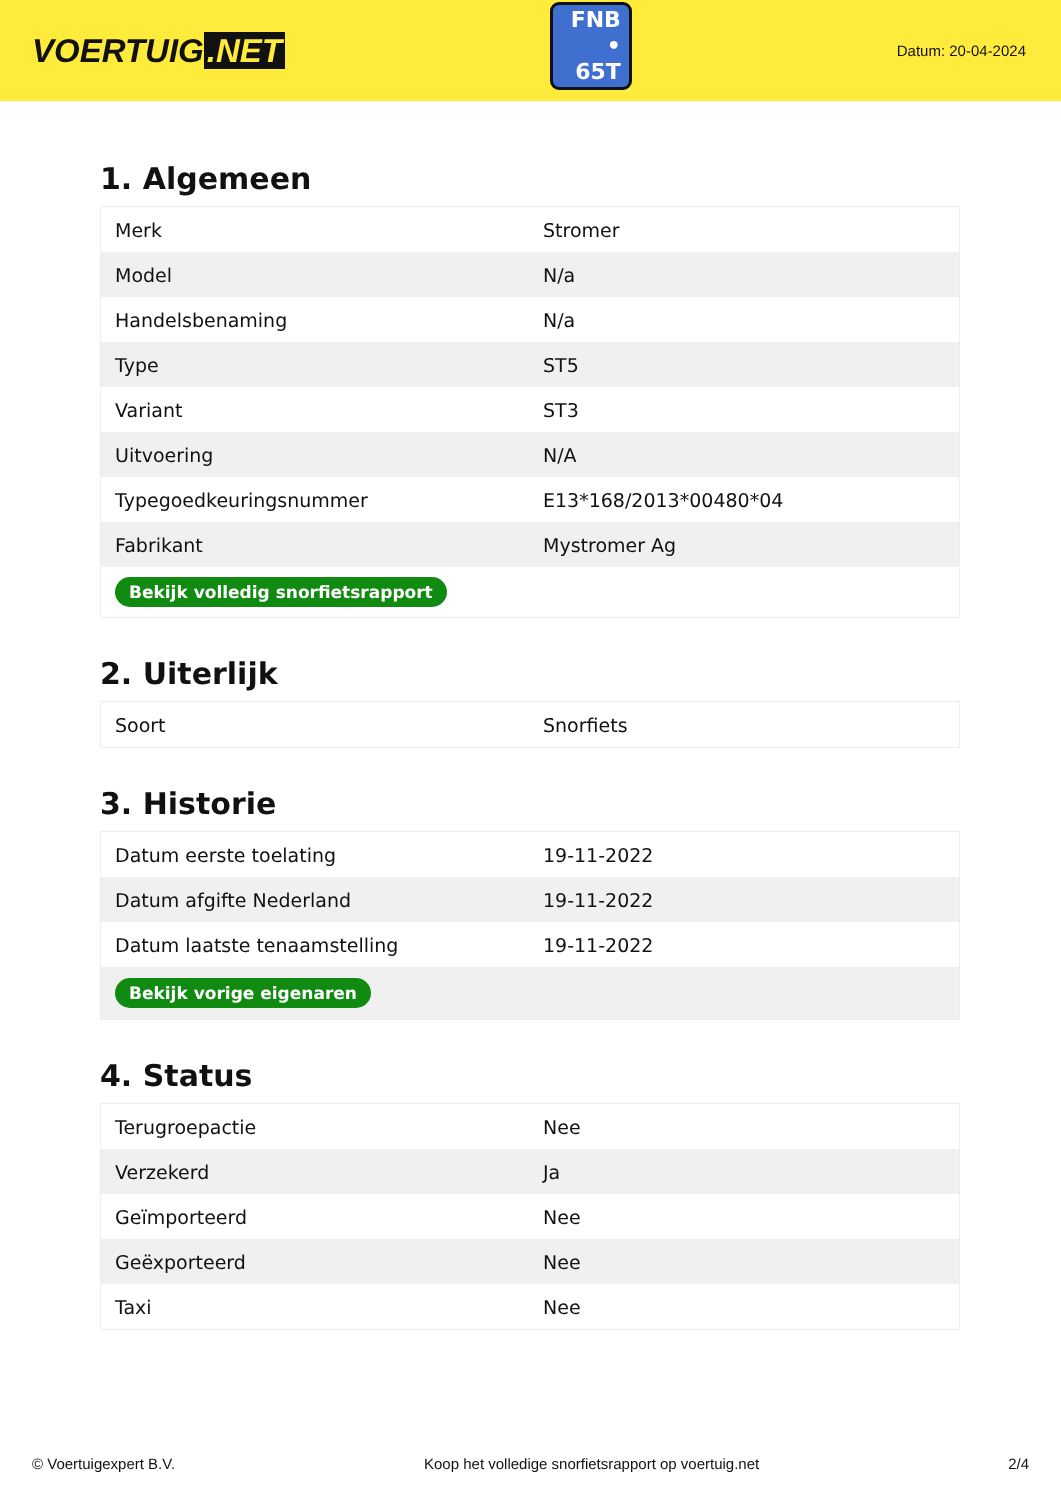VOERTUIG.NET
FNB
• 65T
Datum: 20-04-2024
1. Algemeen
| Merk | Stromer |
| Model | N/a |
| Handelsbenaming | N/a |
| Type | ST5 |
| Variant | ST3 |
| Uitvoering | N/A |
| Typegoedkeuringsnummer | E13*168/2013*00480*04 |
| Fabrikant | Mystromer Ag |
| Bekijk volledig snorfietsrapport | |
2. Uiterlijk
| Soort | Snorfiets |
3. Historie
| Datum eerste toelating | 19-11-2022 |
| Datum afgifte Nederland | 19-11-2022 |
| Datum laatste tenaamstelling | 19-11-2022 |
| Bekijk vorige eigenaren | |
4. Status
| Terugroepactie | Nee |
| Verzekerd | Ja |
| Geïmporteerd | Nee |
| Geëxporteerd | Nee |
| Taxi | Nee |
© Voertuigexpert B.V. Koop het volledige snorfietsrapport op voertuig.net 2/4